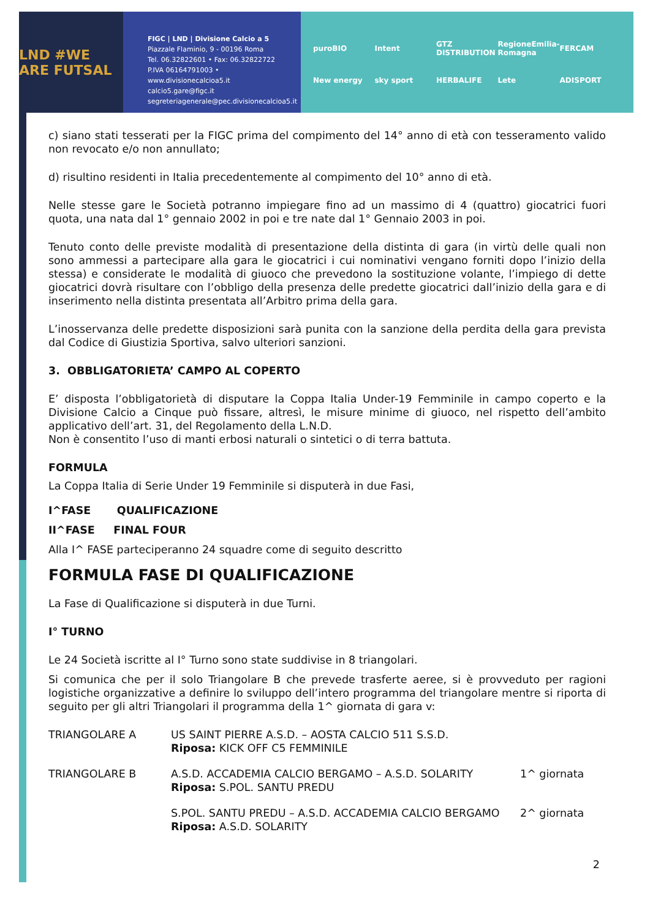LND #WE ARE FUTSAL
FIGC | LND | Divisione Calcio a 5
Piazzale Flaminio, 9 - 00196 Roma
Tel. 06.32822601 • Fax: 06.32822722
P.IVA 06164791003 • www.divisionecalcioa5.it
calcio5.gare@figc.it
segreteriagenerale@pec.divisionecalcioa5.it
puroBIO Intent GTZ DISTRIBUTION RegioneEmilia-Romagna FERCAM New energy sky sport HERBALIFE Lete ADISPORT
c) siano stati tesserati per la FIGC prima del compimento del 14° anno di età con tesseramento valido non revocato e/o non annullato;
d) risultino residenti in Italia precedentemente al compimento del 10° anno di età.
Nelle stesse gare le Società potranno impiegare fino ad un massimo di 4 (quattro) giocatrici fuori quota, una nata dal 1° gennaio 2002 in poi e tre nate dal 1° Gennaio 2003 in poi.
Tenuto conto delle previste modalità di presentazione della distinta di gara (in virtù delle quali non sono ammessi a partecipare alla gara le giocatrici i cui nominativi vengano forniti dopo l’inizio della stessa) e considerate le modalità di giuoco che prevedono la sostituzione volante, l’impiego di dette giocatrici dovrà risultare con l’obbligo della presenza delle predette giocatrici dall’inizio della gara e di inserimento nella distinta presentata all’Arbitro prima della gara.
L’inosservanza delle predette disposizioni sarà punita con la sanzione della perdita della gara prevista dal Codice di Giustizia Sportiva, salvo ulteriori sanzioni.
3. OBBLIGATORIETA’ CAMPO AL COPERTO
E’ disposta l’obbligatorietà di disputare la Coppa Italia Under-19 Femminile in campo coperto e la Divisione Calcio a Cinque può fissare, altresì, le misure minime di giuoco, nel rispetto dell’ambito applicativo dell’art. 31, del Regolamento della L.N.D.
Non è consentito l’uso di manti erbosi naturali o sintetici o di terra battuta.
FORMULA
La Coppa Italia di Serie Under 19 Femminile si disputerà in due Fasi,
I^FASE QUALIFICAZIONE
II^FASE FINAL FOUR
Alla I^ FASE parteciperanno 24 squadre come di seguito descritto
FORMULA FASE DI QUALIFICAZIONE
La Fase di Qualificazione si disputerà in due Turni.
I° TURNO
Le 24 Società iscritte al I° Turno sono state suddivise in 8 triangolari.
Si comunica che per il solo Triangolare B che prevede trasferte aeree, si è provveduto per ragioni logistiche organizzative a definire lo sviluppo dell’intero programma del triangolare mentre si riporta di seguito per gli altri Triangolari il programma della 1^ giornata di gara v:
| TRIANGOLARE A | US SAINT PIERRE A.S.D. – AOSTA CALCIO 511 S.S.D. Riposa: KICK OFF C5 FEMMINILE | |
| TRIANGOLARE B | A.S.D. ACCADEMIA CALCIO BERGAMO – A.S.D. SOLARITY Riposa: S.POL. SANTU PREDU | 1^ giornata |
| | S.POL. SANTU PREDU – A.S.D. ACCADEMIA CALCIO BERGAMO Riposa: A.S.D. SOLARITY | 2^ giornata |
2